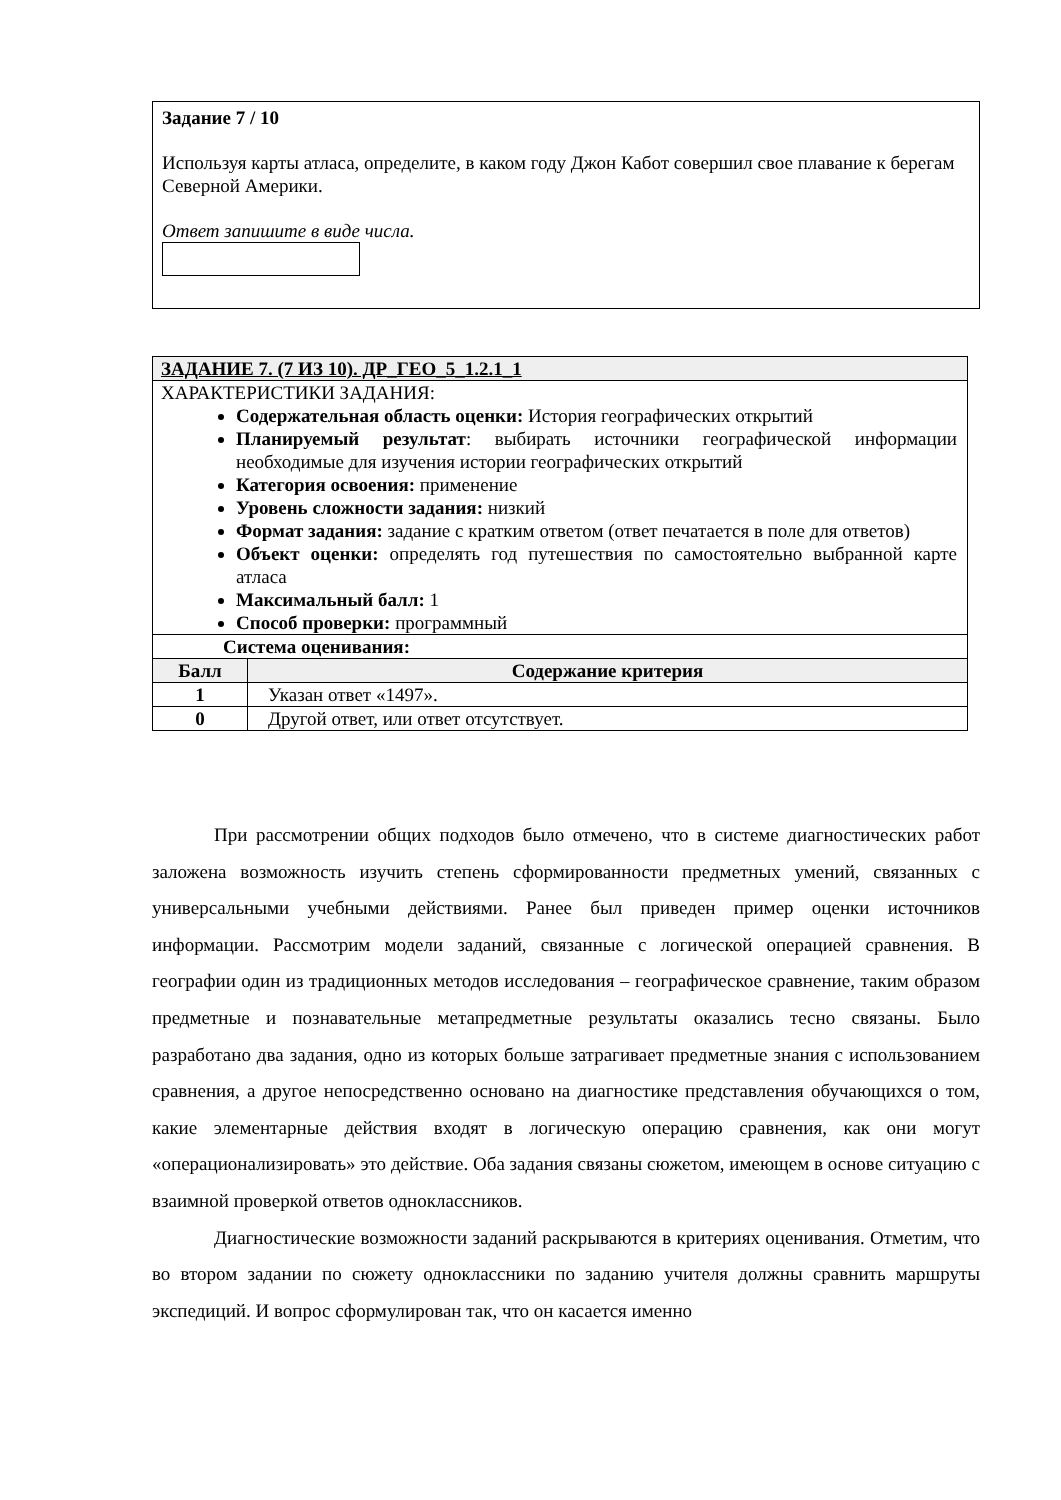Задание 7 / 10
Используя карты атласа, определите, в каком году Джон Кабот совершил свое плавание к берегам Северной Америки.
Ответ запишите в виде числа.
| ЗАДАНИЕ 7. (7 ИЗ 10). ДР_ГЕО_5_1.2.1_1 | |
| ХАРАКТЕРИСТИКИ ЗАДАНИЯ: Содержательная область оценки: История географических открытий Планируемый результат : выбирать источники географической информации необходимые для изучения истории географических открытий Категория освоения: применение Уровень сложности задания: низкий Формат задания: задание с кратким ответом (ответ печатается в поле для ответов) Объект оценки: определять год путешествия по самостоятельно выбранной карте атласа Максимальный балл: 1 Способ проверки: программный | |
| Система оценивания: | |
| Балл | Содержание критерия |
| 1 | Указан ответ «1497». |
| 0 | Другой ответ, или ответ отсутствует. |
При рассмотрении общих подходов было отмечено, что в системе диагностических работ заложена возможность изучить степень сформированности предметных умений, связанных с универсальными учебными действиями. Ранее был приведен пример оценки источников информации. Рассмотрим модели заданий, связанные с логической операцией сравнения. В географии один из традиционных методов исследования – географическое сравнение, таким образом предметные и познавательные метапредметные результаты оказались тесно связаны. Было разработано два задания, одно из которых больше затрагивает предметные знания с использованием сравнения, а другое непосредственно основано на диагностике представления обучающихся о том, какие элементарные действия входят в логическую операцию сравнения, как они могут «операционализировать» это действие. Оба задания связаны сюжетом, имеющем в основе ситуацию с взаимной проверкой ответов одноклассников.
Диагностические возможности заданий раскрываются в критериях оценивания. Отметим, что во втором задании по сюжету одноклассники по заданию учителя должны сравнить маршруты экспедиций. И вопрос сформулирован так, что он касается именно